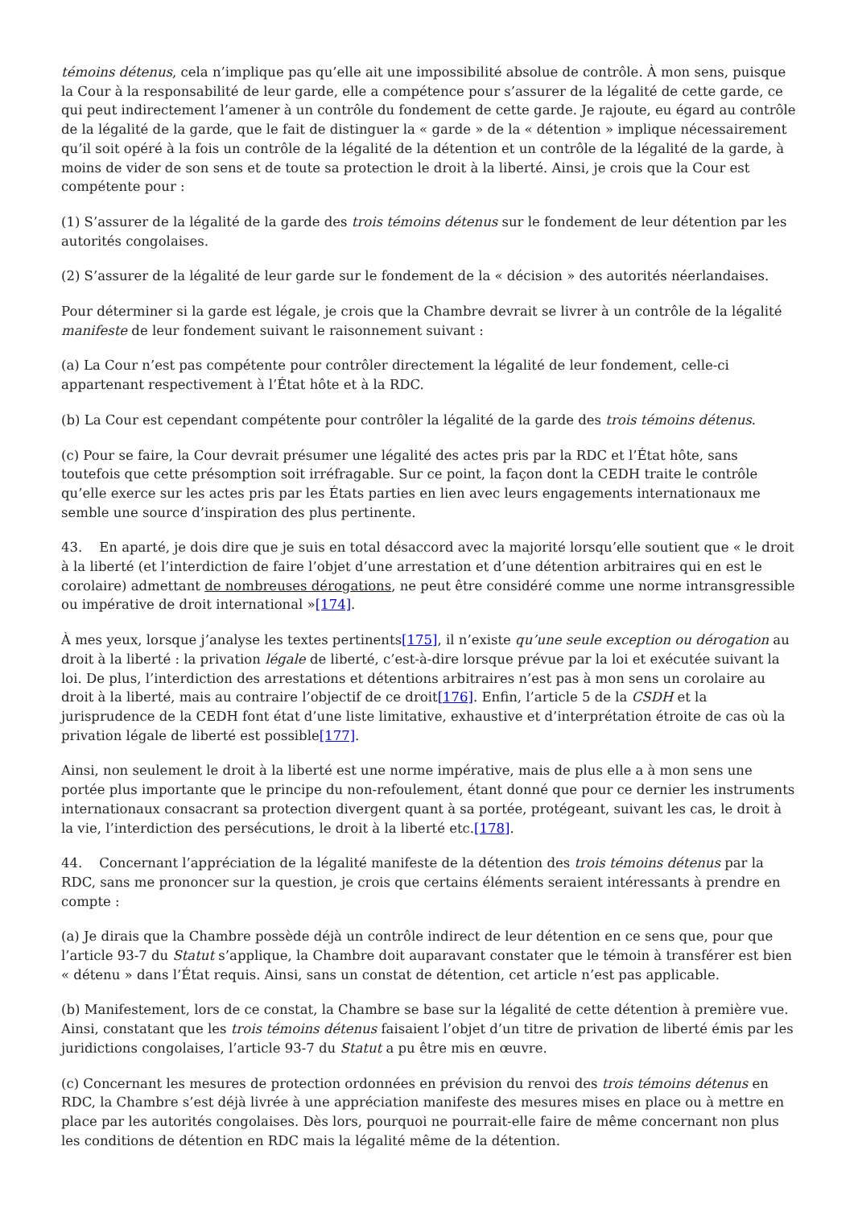témoins détenus, cela n’implique pas qu’elle ait une impossibilité absolue de contrôle. À mon sens, puisque la Cour à la responsabilité de leur garde, elle a compétence pour s’assurer de la légalité de cette garde, ce qui peut indirectement l’amener à un contrôle du fondement de cette garde. Je rajoute, eu égard au contrôle de la légalité de la garde, que le fait de distinguer la « garde » de la « détention » implique nécessairement qu’il soit opéré à la fois un contrôle de la légalité de la détention et un contrôle de la légalité de la garde, à moins de vider de son sens et de toute sa protection le droit à la liberté. Ainsi, je crois que la Cour est compétente pour :
(1) S’assurer de la légalité de la garde des trois témoins détenus sur le fondement de leur détention par les autorités congolaises.
(2) S’assurer de la légalité de leur garde sur le fondement de la « décision » des autorités néerlandaises.
Pour déterminer si la garde est légale, je crois que la Chambre devrait se livrer à un contrôle de la légalité manifeste de leur fondement suivant le raisonnement suivant :
(a) La Cour n’est pas compétente pour contrôler directement la légalité de leur fondement, celle-ci appartenant respectivement à l’État hôte et à la RDC.
(b) La Cour est cependant compétente pour contrôler la légalité de la garde des trois témoins détenus.
(c) Pour se faire, la Cour devrait présumer une légalité des actes pris par la RDC et l’État hôte, sans toutefois que cette présomption soit irréfragable. Sur ce point, la façon dont la CEDH traite le contrôle qu’elle exerce sur les actes pris par les États parties en lien avec leurs engagements internationaux me semble une source d’inspiration des plus pertinente.
43. En aparté, je dois dire que je suis en total désaccord avec la majorité lorsqu’elle soutient que « le droit à la liberté (et l’interdiction de faire l’objet d’une arrestation et d’une détention arbitraires qui en est le corolaire) admettant de nombreuses dérogations, ne peut être considéré comme une norme intransgressible ou impérative de droit international »[174].
À mes yeux, lorsque j’analyse les textes pertinents[175], il n’existe qu’une seule exception ou dérogation au droit à la liberté : la privation légale de liberté, c’est-à-dire lorsque prévue par la loi et exécutée suivant la loi. De plus, l’interdiction des arrestations et détentions arbitraires n’est pas à mon sens un corolaire au droit à la liberté, mais au contraire l’objectif de ce droit[176]. Enfin, l’article 5 de la CSDH et la jurisprudence de la CEDH font état d’une liste limitative, exhaustive et d’interprétation étroite de cas où la privation légale de liberté est possible[177].
Ainsi, non seulement le droit à la liberté est une norme impérative, mais de plus elle a à mon sens une portée plus importante que le principe du non-refoulement, étant donné que pour ce dernier les instruments internationaux consacrant sa protection divergent quant à sa portée, protégeant, suivant les cas, le droit à la vie, l’interdiction des persécutions, le droit à la liberté etc.[178].
44. Concernant l’appréciation de la légalité manifeste de la détention des trois témoins détenus par la RDC, sans me prononcer sur la question, je crois que certains éléments seraient intéressants à prendre en compte :
(a) Je dirais que la Chambre possède déjà un contrôle indirect de leur détention en ce sens que, pour que l’article 93-7 du Statut s’applique, la Chambre doit auparavant constater que le témoin à transférer est bien « détenu » dans l’État requis. Ainsi, sans un constat de détention, cet article n’est pas applicable.
(b) Manifestement, lors de ce constat, la Chambre se base sur la légalité de cette détention à première vue. Ainsi, constatant que les trois témoins détenus faisaient l’objet d’un titre de privation de liberté émis par les juridictions congolaises, l’article 93-7 du Statut a pu être mis en œuvre.
(c) Concernant les mesures de protection ordonnées en prévision du renvoi des trois témoins détenus en RDC, la Chambre s’est déjà livrée à une appréciation manifeste des mesures mises en place ou à mettre en place par les autorités congolaises. Dès lors, pourquoi ne pourrait-elle faire de même concernant non plus les conditions de détention en RDC mais la légalité même de la détention.